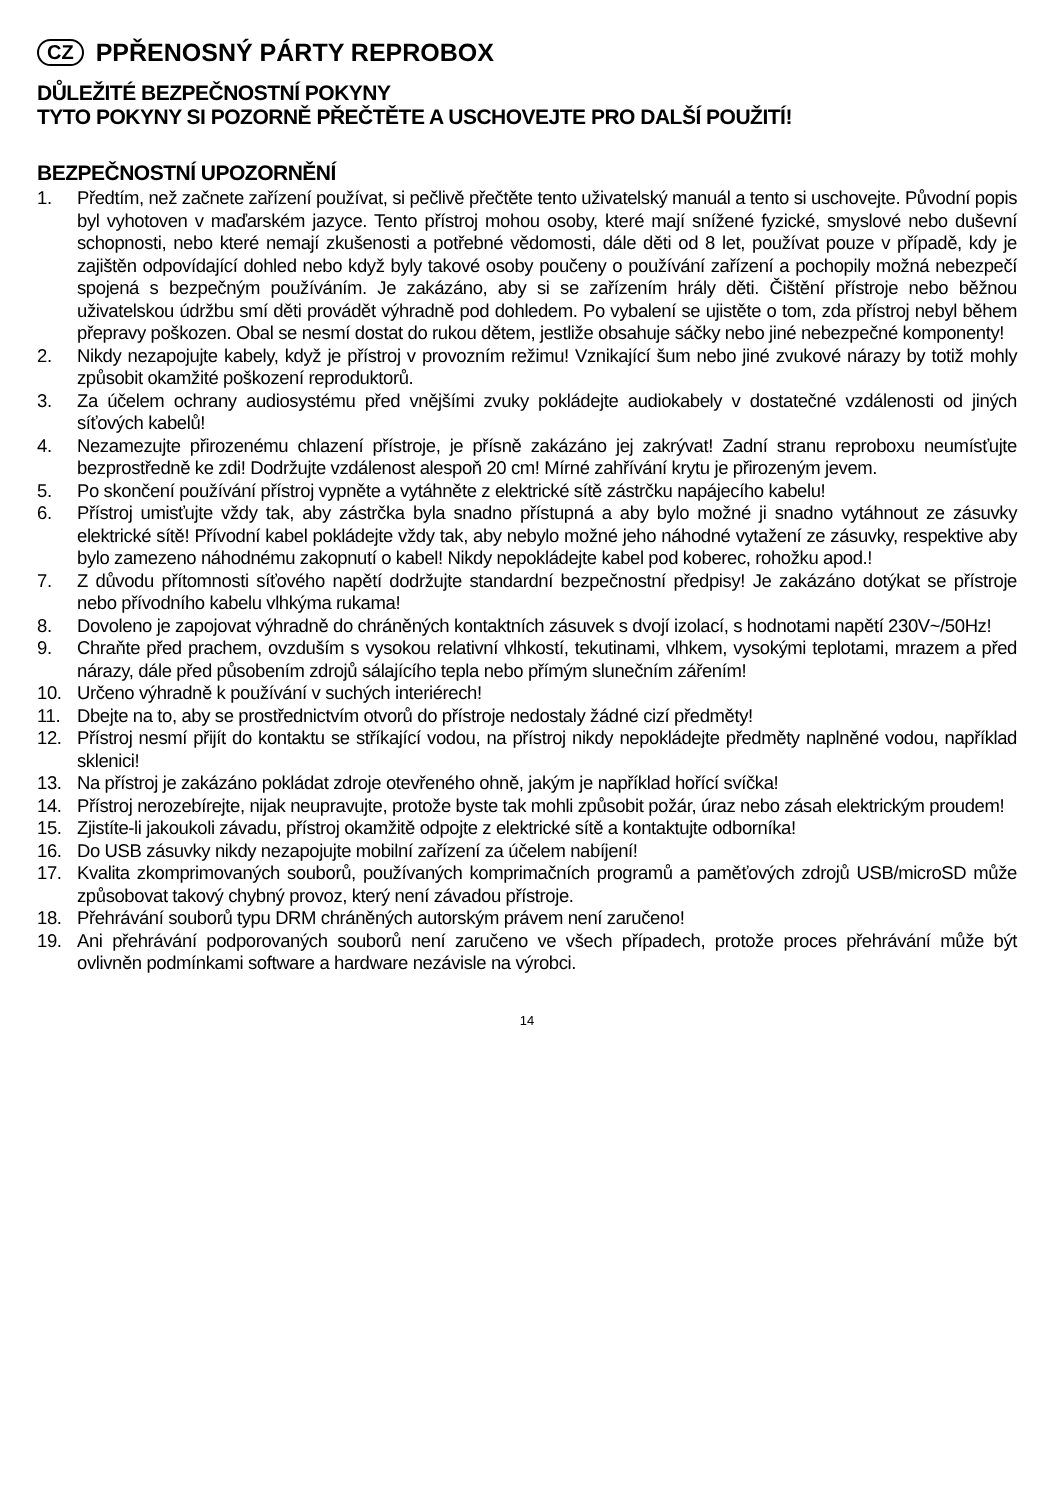CZ PPŘENOSNÝ PÁRTY REPROBOX
DŮLEŽITÉ BEZPEČNOSTNÍ POKYNY
TYTO POKYNY SI POZORNĚ PŘEČTĚTE A USCHOVEJTE PRO DALŠÍ POUŽITÍ!
BEZPEČNOSTNÍ UPOZORNĚNÍ
1. Předtím, než začnete zařízení používat, si pečlivě přečtěte tento uživatelský manuál a tento si uschovejte. Původní popis byl vyhotoven v maďarském jazyce. Tento přístroj mohou osoby, které mají snížené fyzické, smyslové nebo duševní schopnosti, nebo které nemají zkušenosti a potřebné vědomosti, dále děti od 8 let, používat pouze v případě, kdy je zajištěn odpovídající dohled nebo když byly takové osoby poučeny o používání zařízení a pochopily možná nebezpečí spojená s bezpečným používáním. Je zakázáno, aby si se zařízením hrály děti. Čištění přístroje nebo běžnou uživatelskou údržbu smí děti provádět výhradně pod dohledem. Po vybalení se ujistěte o tom, zda přístroj nebyl během přepravy poškozen. Obal se nesmí dostat do rukou dětem, jestliže obsahuje sáčky nebo jiné nebezpečné komponenty!
2. Nikdy nezapojujte kabely, když je přístroj v provozním režimu! Vznikající šum nebo jiné zvukové nárazy by totiž mohly způsobit okamžité poškození reproduktorů.
3. Za účelem ochrany audiosystému před vnějšími zvuky pokládejte audiokabely v dostatečné vzdálenosti od jiných síťových kabelů!
4. Nezamezujte přirozenému chlazení přístroje, je přísně zakázáno jej zakrývat! Zadní stranu reproboxu neumísťujte bezprostředně ke zdi! Dodržujte vzdálenost alespoň 20 cm! Mírné zahřívání krytu je přirozeným jevem.
5. Po skončení používání přístroj vypněte a vytáhněte z elektrické sítě zástrčku napájecího kabelu!
6. Přístroj umisťujte vždy tak, aby zástrčka byla snadno přístupná a aby bylo možné ji snadno vytáhnout ze zásuvky elektrické sítě! Přívodní kabel pokládejte vždy tak, aby nebylo možné jeho náhodné vytažení ze zásuvky, respektive aby bylo zamezeno náhodnému zakopnutí o kabel! Nikdy nepokládejte kabel pod koberec, rohožku apod.!
7. Z důvodu přítomnosti síťového napětí dodržujte standardní bezpečnostní předpisy! Je zakázáno dotýkat se přístroje nebo přívodního kabelu vlhkýma rukama!
8. Dovoleno je zapojovat výhradně do chráněných kontaktních zásuvek s dvojí izolací, s hodnotami napětí 230V~/50Hz!
9. Chraňte před prachem, ovzduším s vysokou relativní vlhkostí, tekutinami, vlhkem, vysokými teplotami, mrazem a před nárazy, dále před působením zdrojů sálajícího tepla nebo přímým slunečním zářením!
10. Určeno výhradně k používání v suchých interiérech!
11. Dbejte na to, aby se prostřednictvím otvorů do přístroje nedostaly žádné cizí předměty!
12. Přístroj nesmí přijít do kontaktu se stříkající vodou, na přístroj nikdy nepokládejte předměty naplněné vodou, například sklenici!
13. Na přístroj je zakázáno pokládat zdroje otevřeného ohně, jakým je například hořící svíčka!
14. Přístroj nerozebírejte, nijak neupravujte, protože byste tak mohli způsobit požár, úraz nebo zásah elektrickým proudem!
15. Zjistíte-li jakoukoli závadu, přístroj okamžitě odpojte z elektrické sítě a kontaktujte odborníka!
16. Do USB zásuvky nikdy nezapojujte mobilní zařízení za účelem nabíjení!
17. Kvalita zkomprimovaných souborů, používaných komprimačních programů a paměťových zdrojů USB/microSD může způsobovat takový chybný provoz, který není závadou přístroje.
18. Přehrávání souborů typu DRM chráněných autorským právem není zaručeno!
19. Ani přehrávání podporovaných souborů není zaručeno ve všech případech, protože proces přehrávání může být ovlivněn podmínkami software a hardware nezávisle na výrobci.
14